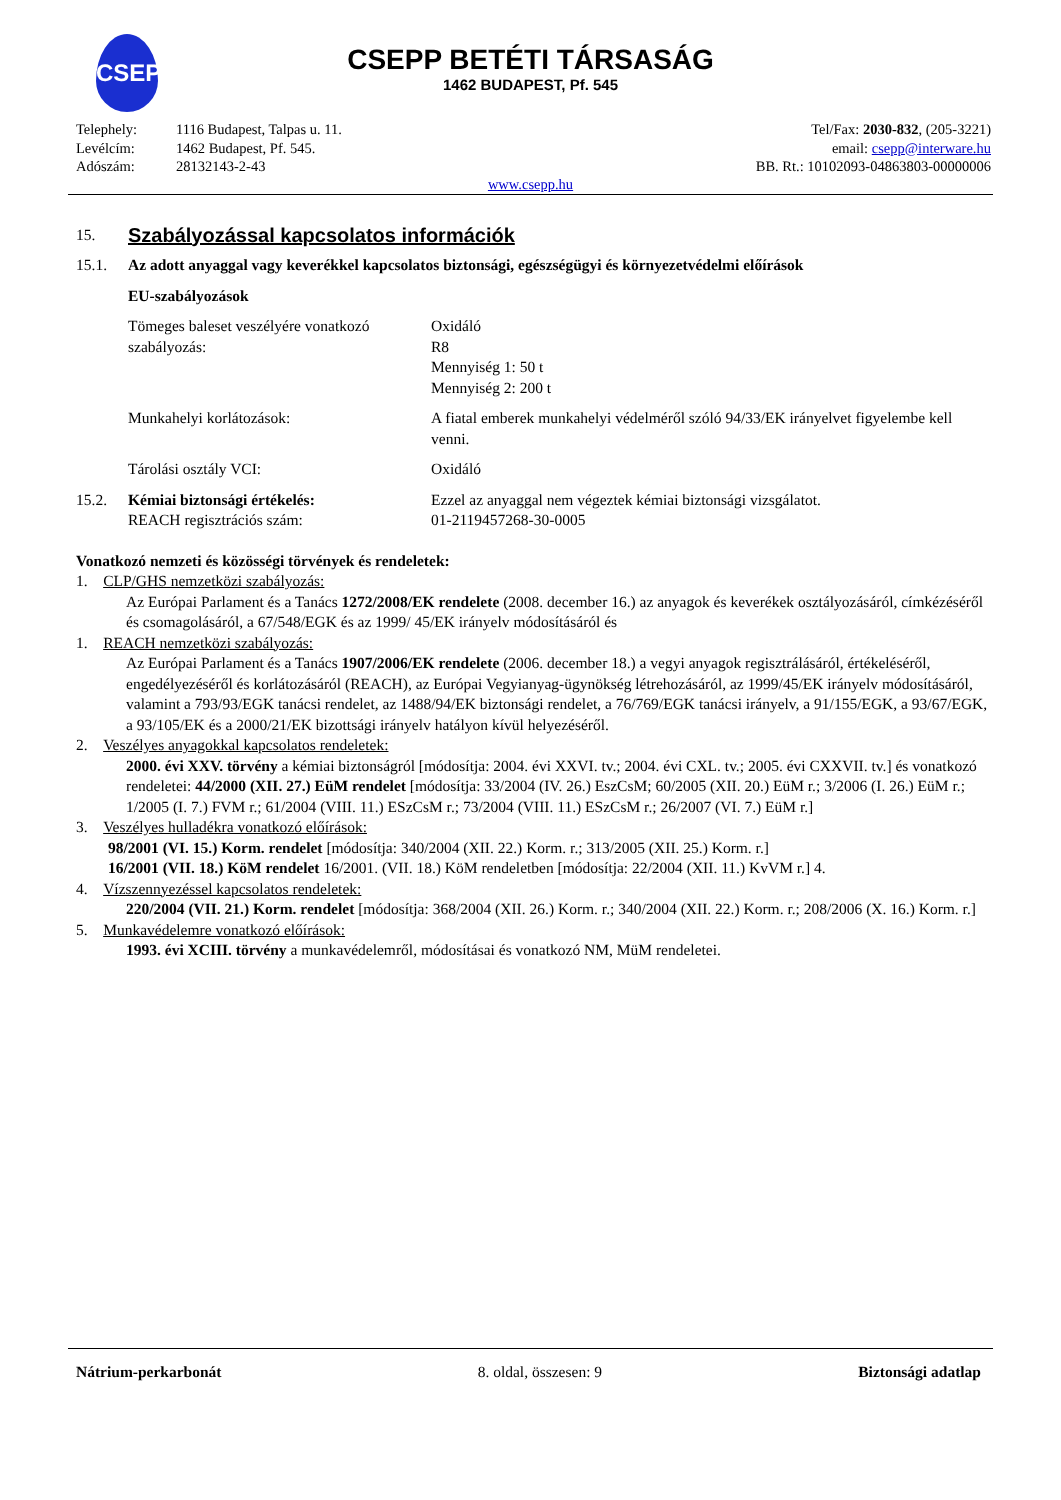CSEPP
CSEPP BETÉTI TÁRSASÁG
1462 BUDAPEST, Pf. 545
Telephely:
Levélcím:
Adószám:
1116 Budapest, Talpas u. 11.
1462 Budapest, Pf. 545.
28132143-2-43
Tel/Fax: 2030-832, (205-3221)
email: csepp@interware.hu
BB. Rt.: 10102093-04863803-00000006
www.csepp.hu
15.
Szabályozással kapcsolatos információk
15.1. Az adott anyaggal vagy keverékkel kapcsolatos biztonsági, egészségügyi és környezetvédelmi előírások
EU-szabályozások
Tömeges baleset veszélyére vonatkozó szabályozás:
Oxidáló
R8
Mennyiség 1: 50 t
Mennyiség 2: 200 t
Munkahelyi korlátozások: A fiatal emberek munkahelyi védelméről szóló 94/33/EK irányelvet figyelembe kell venni.
Tárolási osztály VCI: Oxidáló
15.2. Kémiai biztonsági értékelés:
REACH regisztrációs szám:
Ezzel az anyaggal nem végeztek kémiai biztonsági vizsgálatot.
01-2119457268-30-0005
Vonatkozó nemzeti és közösségi törvények és rendeletek:
1. CLP/GHS nemzetközi szabályozás:
Az Európai Parlament és a Tanács 1272/2008/EK rendelete (2008. december 16.) az anyagok és keverékek osztályozásáról, címkézéséről és csomagolásáról, a 67/548/EGK és az 1999/ 45/EK irányelv módosításáról és
1. REACH nemzetközi szabályozás:
Az Európai Parlament és a Tanács 1907/2006/EK rendelete (2006. december 18.) a vegyi anyagok regisztrálásáról, értékeléséről, engedélyezéséről és korlátozásáról (REACH), az Európai Vegyianyag-ügynökség létrehozásáról, az 1999/45/EK irányelv módosításáról, valamint a 793/93/EGK tanácsi rendelet, az 1488/94/EK biztonsági rendelet, a 76/769/EGK tanácsi irányelv, a 91/155/EGK, a 93/67/EGK, a 93/105/EK és a 2000/21/EK bizottsági irányelv hatályon kívül helyezéséről.
2. Veszélyes anyagokkal kapcsolatos rendeletek:
2000. évi XXV. törvény a kémiai biztonságról [módosítja: 2004. évi XXVI. tv.; 2004. évi CXL. tv.; 2005. évi CXXVII. tv.] és vonatkozó rendeletei: 44/2000 (XII. 27.) EüM rendelet [módosítja: 33/2004 (IV. 26.) EszCsM; 60/2005 (XII. 20.) EüM r.; 3/2006 (I. 26.) EüM r.; 1/2005 (I. 7.) FVM r.; 61/2004 (VIII. 11.) ESzCsM r.; 73/2004 (VIII. 11.) ESzCsM r.; 26/2007 (VI. 7.) EüM r.]
3. Veszélyes hulladékra vonatkozó előírások:
98/2001 (VI. 15.) Korm. rendelet [módosítja: 340/2004 (XII. 22.) Korm. r.; 313/2005 (XII. 25.) Korm. r.]
16/2001 (VII. 18.) KöM rendelet 16/2001. (VII. 18.) KöM rendeletben [módosítja: 22/2004 (XII. 11.) KvVM r.] 4.
4. Vízszennyezéssel kapcsolatos rendeletek:
220/2004 (VII. 21.) Korm. rendelet [módosítja: 368/2004 (XII. 26.) Korm. r.; 340/2004 (XII. 22.) Korm. r.; 208/2006 (X. 16.) Korm. r.]
5. Munkavédelemre vonatkozó előírások:
1993. évi XCIII. törvény a munkavédelemről, módosításai és vonatkozó NM, MüM rendeletei.
Nátrium-perkarbonát 8. oldal, összesen: 9 Biztonsági adatlap